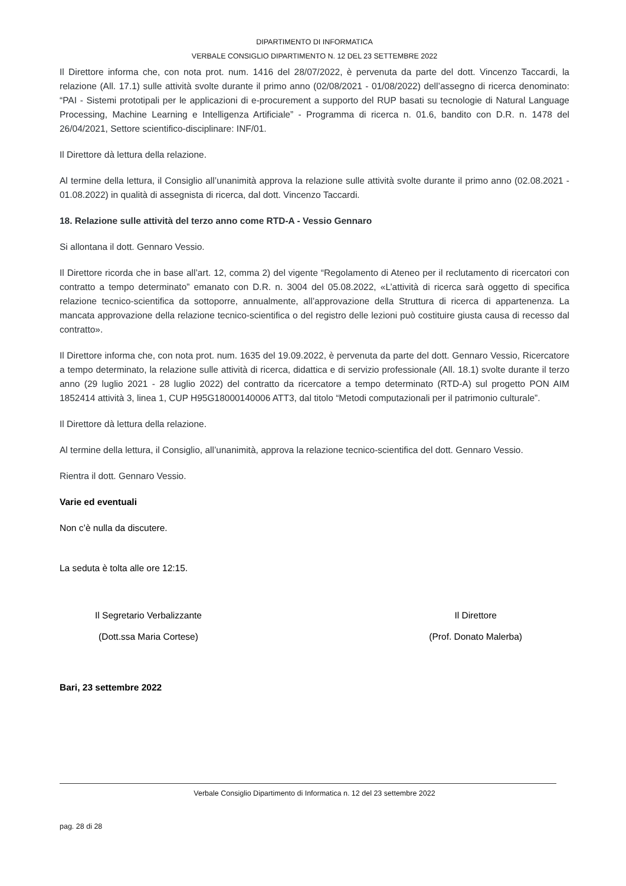DIPARTIMENTO DI INFORMATICA
VERBALE CONSIGLIO DIPARTIMENTO N. 12 DEL 23 SETTEMBRE 2022
Il Direttore informa che, con nota prot. num. 1416 del 28/07/2022, è pervenuta da parte del dott. Vincenzo Taccardi, la relazione (All. 17.1) sulle attività svolte durante il primo anno (02/08/2021 - 01/08/2022) dell’assegno di ricerca denominato: “PAI - Sistemi prototipali per le applicazioni di e-procurement a supporto del RUP basati su tecnologie di Natural Language Processing, Machine Learning e Intelligenza Artificiale” - Programma di ricerca n. 01.6, bandito con D.R. n. 1478 del 26/04/2021, Settore scientifico-disciplinare: INF/01.
Il Direttore dà lettura della relazione.
Al termine della lettura, il Consiglio all’unanimità approva la relazione sulle attività svolte durante il primo anno (02.08.2021 - 01.08.2022) in qualità di assegnista di ricerca, dal dott. Vincenzo Taccardi.
18. Relazione sulle attività del terzo anno come RTD-A - Vessio Gennaro
Si allontana il dott. Gennaro Vessio.
Il Direttore ricorda che in base all’art. 12, comma 2) del vigente “Regolamento di Ateneo per il reclutamento di ricercatori con contratto a tempo determinato” emanato con D.R. n. 3004 del 05.08.2022, «L’attività di ricerca sarà oggetto di specifica relazione tecnico-scientifica da sottoporre, annualmente, all’approvazione della Struttura di ricerca di appartenenza. La mancata approvazione della relazione tecnico-scientifica o del registro delle lezioni può costituire giusta causa di recesso dal contratto».
Il Direttore informa che, con nota prot. num. 1635 del 19.09.2022, è pervenuta da parte del dott. Gennaro Vessio, Ricercatore a tempo determinato, la relazione sulle attività di ricerca, didattica e di servizio professionale (All. 18.1) svolte durante il terzo anno (29 luglio 2021 - 28 luglio 2022) del contratto da ricercatore a tempo determinato (RTD-A) sul progetto PON AIM 1852414 attività 3, linea 1, CUP H95G18000140006 ATT3, dal titolo “Metodi computazionali per il patrimonio culturale”.
Il Direttore dà lettura della relazione.
Al termine della lettura, il Consiglio, all’unanimità, approva la relazione tecnico-scientifica del dott. Gennaro Vessio.
Rientra il dott. Gennaro Vessio.
Varie ed eventuali
Non c’è nulla da discutere.
La seduta è tolta alle ore 12:15.
Il Segretario Verbalizzante
(Dott.ssa Maria Cortese)
Il Direttore
(Prof. Donato Malerba)
Bari, 23 settembre 2022
Verbale Consiglio Dipartimento di Informatica n. 12 del 23 settembre 2022
pag. 28 di 28